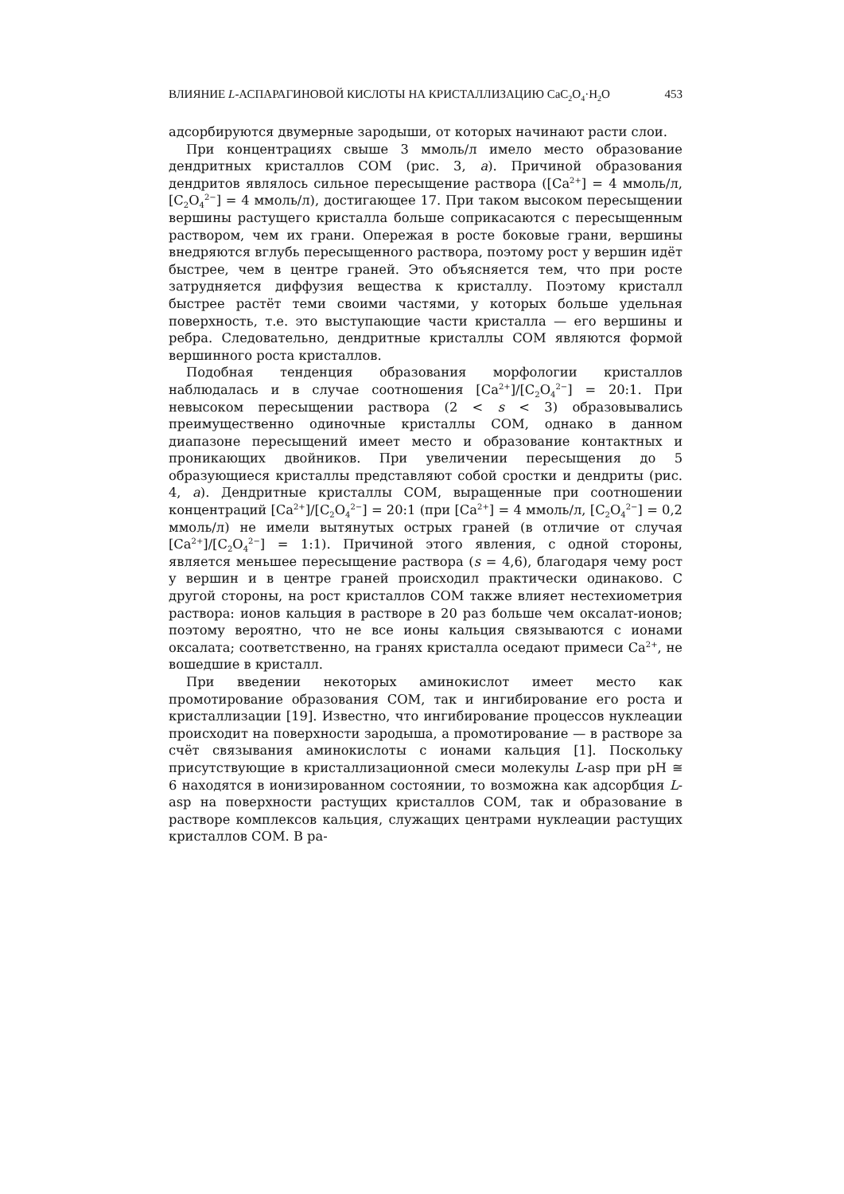ВЛИЯНИЕ L-АСПАРАГИНОВОЙ КИСЛОТЫ НА КРИСТАЛЛИЗАЦИЮ CaC<sub>2</sub>O<sub>4</sub>·H<sub>2</sub>O 453
адсорбируются двумерные зародыши, от которых начинают расти слои.
При концентрациях свыше 3 ммоль/л имело место образование дендритных кристаллов COM (рис. 3, а). Причиной образования дендритов являлось сильное пересыщение раствора ([Ca<sup>2+</sup>] = 4 ммоль/л, [C<sub>2</sub>O<sub>4</sub><sup>2−</sup>] = 4 ммоль/л), достигающее 17. При таком высоком пересыщении вершины растущего кристалла больше соприкасаются с пересыщенным раствором, чем их грани. Опережая в росте боковые грани, вершины внедряются вглубь пересыщенного раствора, поэтому рост у вершин идёт быстрее, чем в центре граней. Это объясняется тем, что при росте затрудняется диффузия вещества к кристаллу. Поэтому кристалл быстрее растёт теми своими частями, у которых больше удельная поверхность, т.е. это выступающие части кристалла — его вершины и ребра. Следовательно, дендритные кристаллы COM являются формой вершинного роста кристаллов.
Подобная тенденция образования морфологии кристаллов наблюдалась и в случае соотношения [Ca<sup>2+</sup>]/[C<sub>2</sub>O<sub>4</sub><sup>2−</sup>] = 20:1. При невысоком пересыщении раствора (2 < s < 3) образовывались преимущественно одиночные кристаллы COM, однако в данном диапазоне пересыщений имеет место и образование контактных и проникающих двойников. При увеличении пересыщения до 5 образующиеся кристаллы представляют собой сростки и дендриты (рис. 4, а). Дендритные кристаллы COM, выращенные при соотношении концентраций [Ca<sup>2+</sup>]/[C<sub>2</sub>O<sub>4</sub><sup>2−</sup>] = 20:1 (при [Ca<sup>2+</sup>] = 4 ммоль/л, [C<sub>2</sub>O<sub>4</sub><sup>2−</sup>] = 0,2 ммоль/л) не имели вытянутых острых граней (в отличие от случая [Ca<sup>2+</sup>]/[C<sub>2</sub>O<sub>4</sub><sup>2−</sup>] = 1:1). Причиной этого явления, с одной стороны, является меньшее пересыщение раствора (s = 4,6), благодаря чему рост у вершин и в центре граней происходил практически одинаково. С другой стороны, на рост кристаллов COM также влияет нестехиометрия раствора: ионов кальция в растворе в 20 раз больше чем оксалат-ионов; поэтому вероятно, что не все ионы кальция связываются с ионами оксалата; соответственно, на гранях кристалла оседают примеси Ca<sup>2+</sup>, не вошедшие в кристалл.
При введении некоторых аминокислот имеет место как промотирование образования COM, так и ингибирование его роста и кристаллизации [19]. Известно, что ингибирование процессов нуклеации происходит на поверхности зародыша, а промотирование — в растворе за счёт связывания аминокислоты с ионами кальция [1]. Поскольку присутствующие в кристаллизационной смеси молекулы L-asp при pH ≅ 6 находятся в ионизированном состоянии, то возможна как адсорбция L-asp на поверхности растущих кристаллов COM, так и образование в растворе комплексов кальция, служащих центрами нуклеации растущих кристаллов COM. В ра-